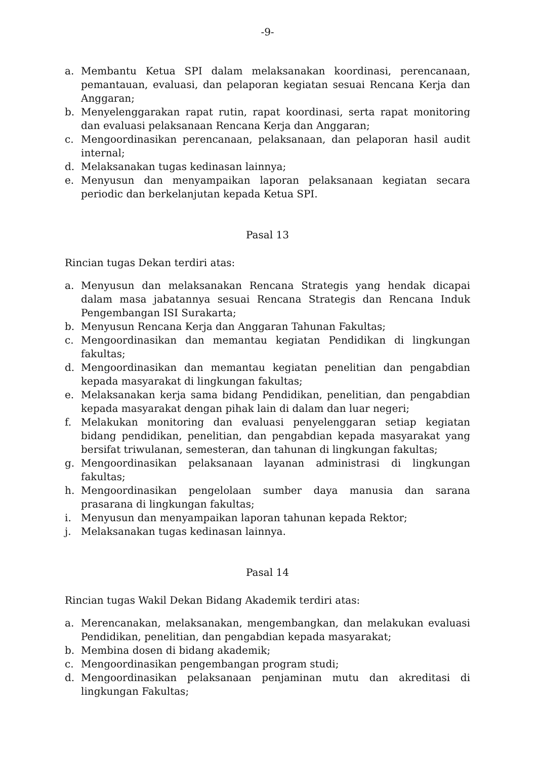-9-
a. Membantu Ketua SPI dalam melaksanakan koordinasi, perencanaan, pemantauan, evaluasi, dan pelaporan kegiatan sesuai Rencana Kerja dan Anggaran;
b. Menyelenggarakan rapat rutin, rapat koordinasi, serta rapat monitoring dan evaluasi pelaksanaan Rencana Kerja dan Anggaran;
c. Mengoordinasikan perencanaan, pelaksanaan, dan pelaporan hasil audit internal;
d. Melaksanakan tugas kedinasan lainnya;
e. Menyusun dan menyampaikan laporan pelaksanaan kegiatan secara periodic dan berkelanjutan kepada Ketua SPI.
Pasal 13
Rincian tugas Dekan terdiri atas:
a. Menyusun dan melaksanakan Rencana Strategis yang hendak dicapai dalam masa jabatannya sesuai Rencana Strategis dan Rencana Induk Pengembangan ISI Surakarta;
b. Menyusun Rencana Kerja dan Anggaran Tahunan Fakultas;
c. Mengoordinasikan dan memantau kegiatan Pendidikan di lingkungan fakultas;
d. Mengoordinasikan dan memantau kegiatan penelitian dan pengabdian kepada masyarakat di lingkungan fakultas;
e. Melaksanakan kerja sama bidang Pendidikan, penelitian, dan pengabdian kepada masyarakat dengan pihak lain di dalam dan luar negeri;
f. Melakukan monitoring dan evaluasi penyelenggaran setiap kegiatan bidang pendidikan, penelitian, dan pengabdian kepada masyarakat yang bersifat triwulanan, semesteran, dan tahunan di lingkungan fakultas;
g. Mengoordinasikan pelaksanaan layanan administrasi di lingkungan fakultas;
h. Mengoordinasikan pengelolaan sumber daya manusia dan sarana prasarana di lingkungan fakultas;
i. Menyusun dan menyampaikan laporan tahunan kepada Rektor;
j. Melaksanakan tugas kedinasan lainnya.
Pasal 14
Rincian tugas Wakil Dekan Bidang Akademik terdiri atas:
a. Merencanakan, melaksanakan, mengembangkan, dan melakukan evaluasi Pendidikan, penelitian, dan pengabdian kepada masyarakat;
b. Membina dosen di bidang akademik;
c. Mengoordinasikan pengembangan program studi;
d. Mengoordinasikan pelaksanaan penjaminan mutu dan akreditasi di lingkungan Fakultas;